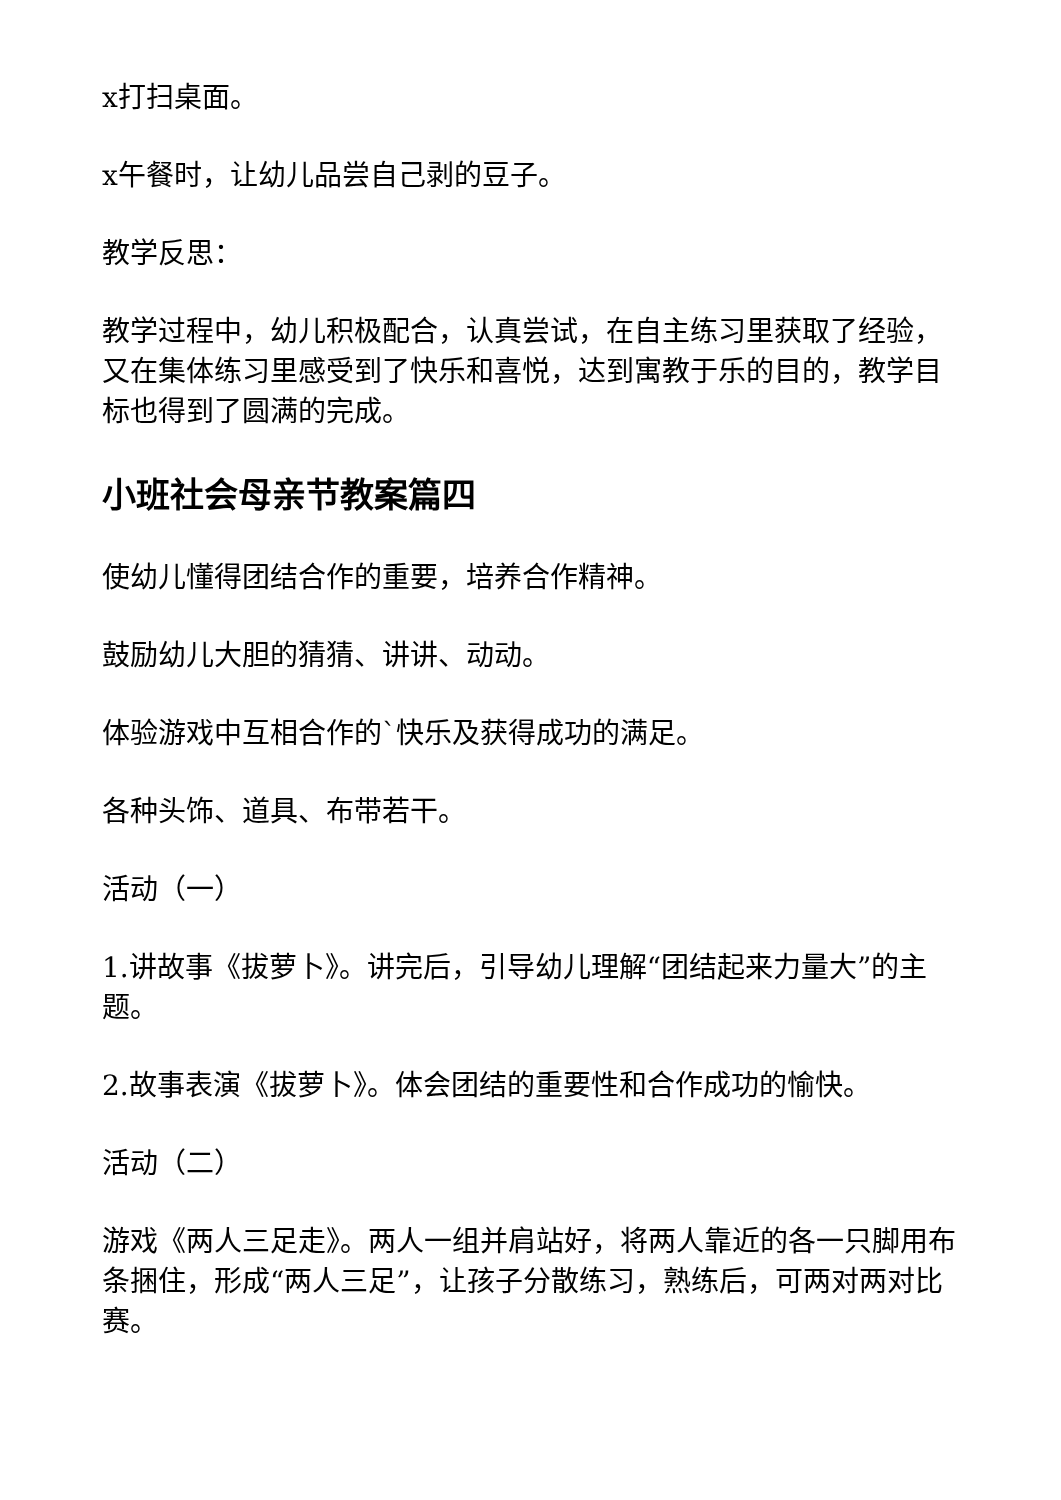x打扫桌面。
x午餐时，让幼儿品尝自己剥的豆子。
教学反思：
教学过程中，幼儿积极配合，认真尝试，在自主练习里获取了经验，又在集体练习里感受到了快乐和喜悦，达到寓教于乐的目的，教学目标也得到了圆满的完成。
小班社会母亲节教案篇四
使幼儿懂得团结合作的重要，培养合作精神。
鼓励幼儿大胆的猜猜、讲讲、动动。
体验游戏中互相合作的`快乐及获得成功的满足。
各种头饰、道具、布带若干。
活动（一）
1.讲故事《拔萝卜》。讲完后，引导幼儿理解“团结起来力量大”的主题。
2.故事表演《拔萝卜》。体会团结的重要性和合作成功的愉快。
活动（二）
游戏《两人三足走》。两人一组并肩站好，将两人靠近的各一只脚用布条捆住，形成“两人三足”，让孩子分散练习，熟练后，可两对两对比赛。